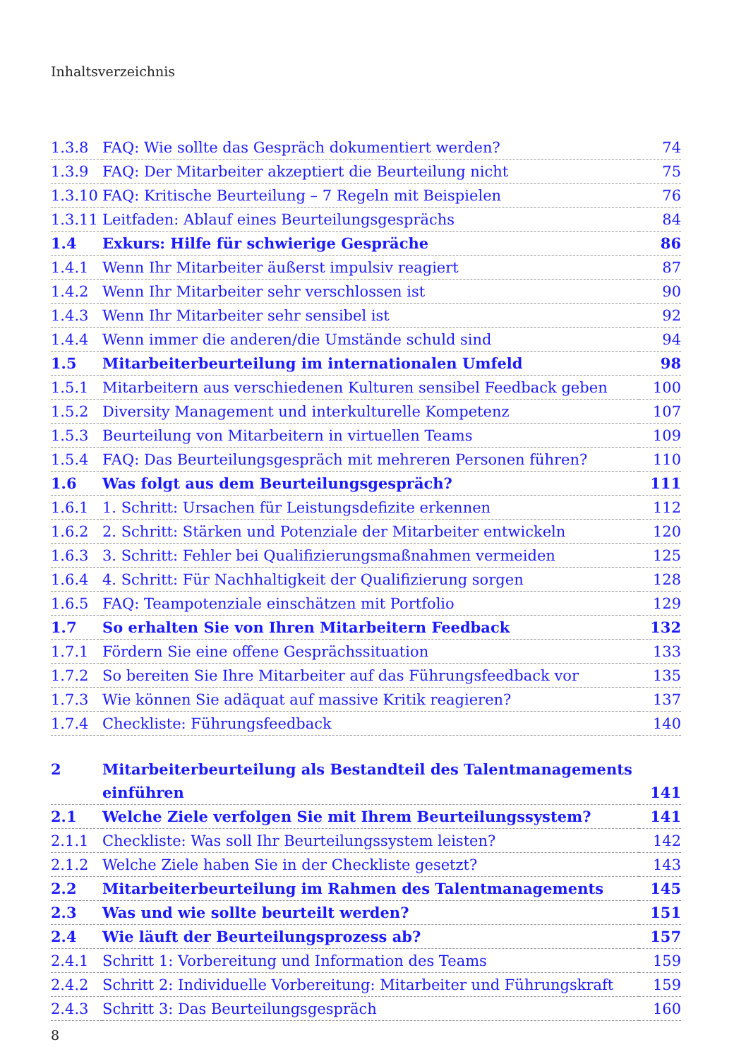Inhaltsverzeichnis
| 1.3.8 | FAQ: Wie sollte das Gespräch dokumentiert werden? | 74 |
| 1.3.9 | FAQ: Der Mitarbeiter akzeptiert die Beurteilung nicht | 75 |
| 1.3.10 | FAQ: Kritische Beurteilung – 7 Regeln mit Beispielen | 76 |
| 1.3.11 | Leitfaden: Ablauf eines Beurteilungsgesprächs | 84 |
| 1.4 | Exkurs: Hilfe für schwierige Gespräche | 86 |
| 1.4.1 | Wenn Ihr Mitarbeiter äußerst impulsiv reagiert | 87 |
| 1.4.2 | Wenn Ihr Mitarbeiter sehr verschlossen ist | 90 |
| 1.4.3 | Wenn Ihr Mitarbeiter sehr sensibel ist | 92 |
| 1.4.4 | Wenn immer die anderen/die Umstände schuld sind | 94 |
| 1.5 | Mitarbeiterbeurteilung im internationalen Umfeld | 98 |
| 1.5.1 | Mitarbeitern aus verschiedenen Kulturen sensibel Feedback geben | 100 |
| 1.5.2 | Diversity Management und interkulturelle Kompetenz | 107 |
| 1.5.3 | Beurteilung von Mitarbeitern in virtuellen Teams | 109 |
| 1.5.4 | FAQ: Das Beurteilungsgespräch mit mehreren Personen führen? | 110 |
| 1.6 | Was folgt aus dem Beurteilungsgespräch? | 111 |
| 1.6.1 | 1. Schritt: Ursachen für Leistungsdefizite erkennen | 112 |
| 1.6.2 | 2. Schritt: Stärken und Potenziale der Mitarbeiter entwickeln | 120 |
| 1.6.3 | 3. Schritt: Fehler bei Qualifizierungsmaßnahmen vermeiden | 125 |
| 1.6.4 | 4. Schritt: Für Nachhaltigkeit der Qualifizierung sorgen | 128 |
| 1.6.5 | FAQ: Teampotenziale einschätzen mit Portfolio | 129 |
| 1.7 | So erhalten Sie von Ihren Mitarbeitern Feedback | 132 |
| 1.7.1 | Fördern Sie eine offene Gesprächssituation | 133 |
| 1.7.2 | So bereiten Sie Ihre Mitarbeiter auf das Führungsfeedback vor | 135 |
| 1.7.3 | Wie können Sie adäquat auf massive Kritik reagieren? | 137 |
| 1.7.4 | Checkliste: Führungsfeedback | 140 |
| 2 | Mitarbeiterbeurteilung als Bestandteil des Talentmanagements | |
| | einführen | 141 |
| 2.1 | Welche Ziele verfolgen Sie mit Ihrem Beurteilungssystem? | 141 |
| 2.1.1 | Checkliste: Was soll Ihr Beurteilungssystem leisten? | 142 |
| 2.1.2 | Welche Ziele haben Sie in der Checkliste gesetzt? | 143 |
| 2.2 | Mitarbeiterbeurteilung im Rahmen des Talentmanagements | 145 |
| 2.3 | Was und wie sollte beurteilt werden? | 151 |
| 2.4 | Wie läuft der Beurteilungsprozess ab? | 157 |
| 2.4.1 | Schritt 1: Vorbereitung und Information des Teams | 159 |
| 2.4.2 | Schritt 2: Individuelle Vorbereitung: Mitarbeiter und Führungskraft | 159 |
| 2.4.3 | Schritt 3: Das Beurteilungsgespräch | 160 |
8